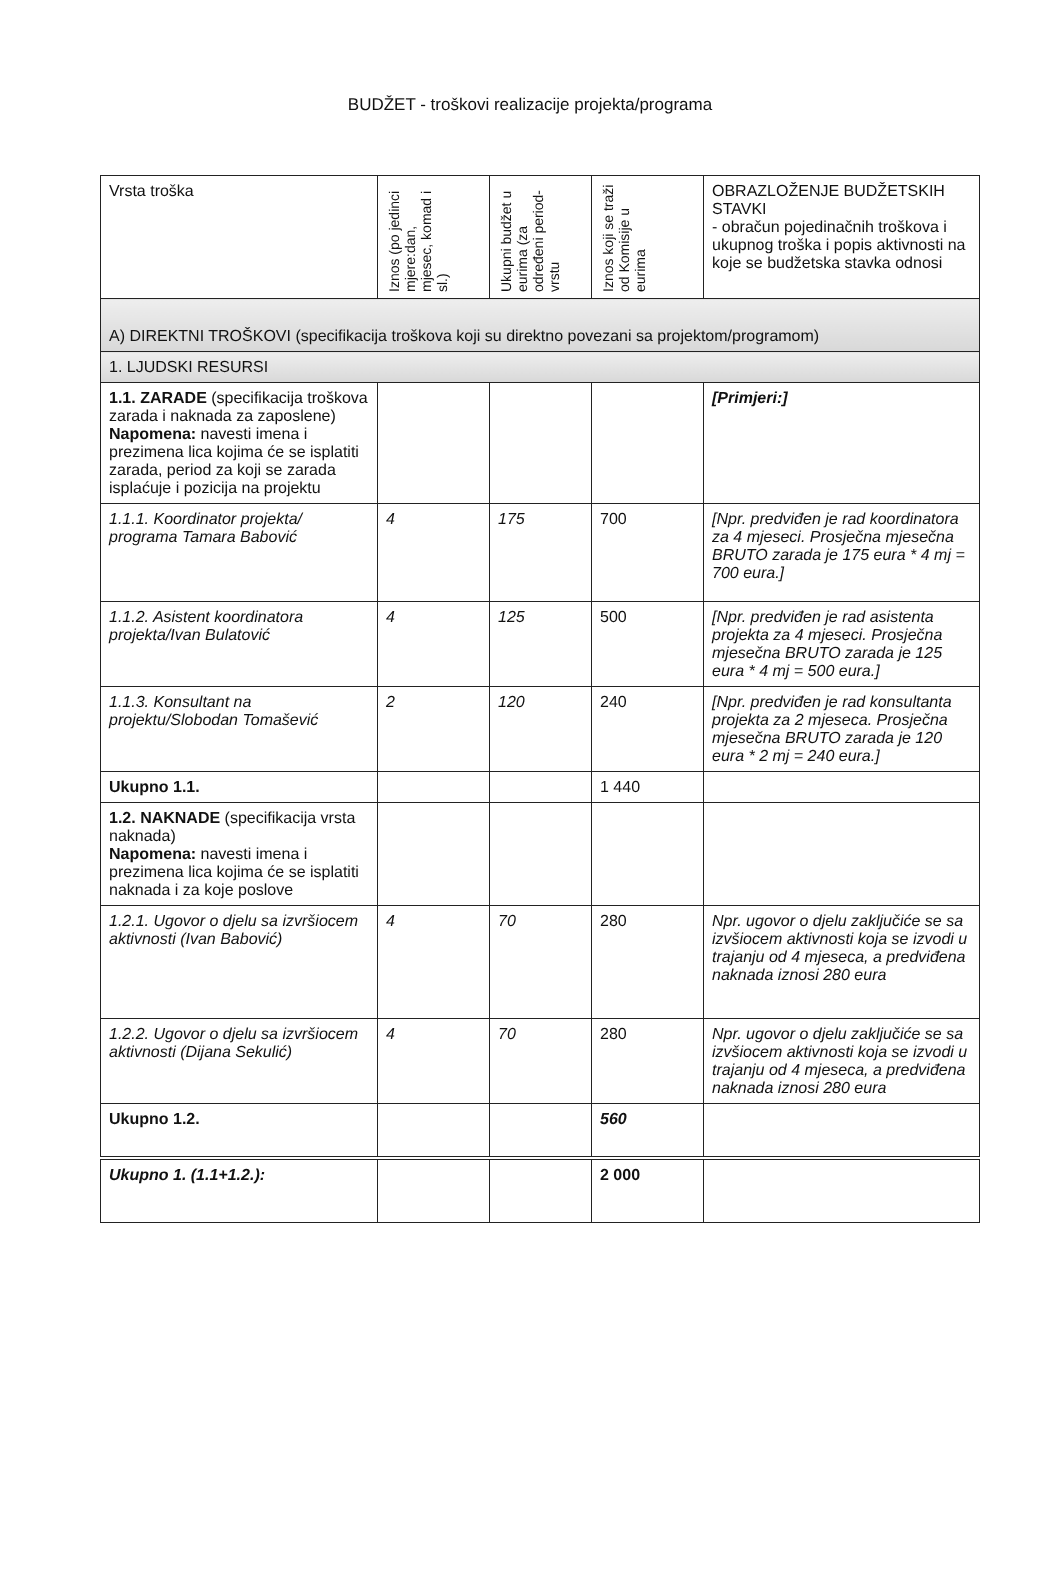BUDŽET - troškovi realizacije projekta/programa
| Vrsta troška | Iznos (po jedinci mjere:dan, mjesec, komad i sl.) | Ukupni budžet u eurima (za određeni period-vrstu | Iznos koji se traži od Komisije u eurima | OBRAZLOŽENJE BUDŽETSKIH STAVKI - obračun pojedinačnih troškova i ukupnog troška i popis aktivnosti na koje se budžetska stavka odnosi |
| --- | --- | --- | --- | --- |
| A) DIREKTNI TROŠKOVI (specifikacija troškova koji su direktno povezani sa projektom/programom) | | | | |
| 1. LJUDSKI RESURSI | | | | |
| 1.1. ZARADE (specifikacija troškova zarada i naknada za zaposlene) Napomena: navesti imena i prezimena lica kojima će se isplatiti zarada, period za koji se zarada isplaćuje i pozicija na projektu | | | | [Primjeri:] |
| 1.1.1. Koordinator projekta/ programa Tamara Babović | 4 | 175 | 700 | [Npr. predviđen je rad koordinatora za 4 mjeseci. Prosječna mjesečna BRUTO zarada je 175 eura * 4 mj = 700 eura.] |
| 1.1.2. Asistent koordinatora projekta/Ivan Bulatović | 4 | 125 | 500 | [Npr. predviđen je rad asistenta projekta za 4 mjeseci. Prosječna mjesečna BRUTO zarada je 125 eura * 4 mj = 500 eura.] |
| 1.1.3. Konsultant na projektu/Slobodan Tomašević | 2 | 120 | 240 | [Npr. predviđen je rad konsultanta projekta za 2 mjeseca. Prosječna mjesečna BRUTO zarada je 120 eura * 2 mj = 240 eura.] |
| Ukupno 1.1. | | | 1 440 | |
| 1.2. NAKNADE (specifikacija vrsta naknada) Napomena: navesti imena i prezimena lica kojima će se isplatiti naknada i za koje poslove | | | | |
| 1.2.1. Ugovor o djelu sa izvršiocem aktivnosti (Ivan Babović) | 4 | 70 | 280 | Npr. ugovor o djelu zaključiće se sa izvšiocem aktivnosti koja se izvodi u trajanju od 4 mjeseca, a predviđena naknada iznosi 280 eura |
| 1.2.2. Ugovor o djelu sa izvršiocem aktivnosti (Dijana Sekulić) | 4 | 70 | 280 | Npr. ugovor o djelu zaključiće se sa izvšiocem aktivnosti koja se izvodi u trajanju od 4 mjeseca, a predviđena naknada iznosi 280 eura |
| Ukupno 1.2. | | | 560 | |
| Ukupno 1. (1.1+1.2.): | | | 2 000 | |